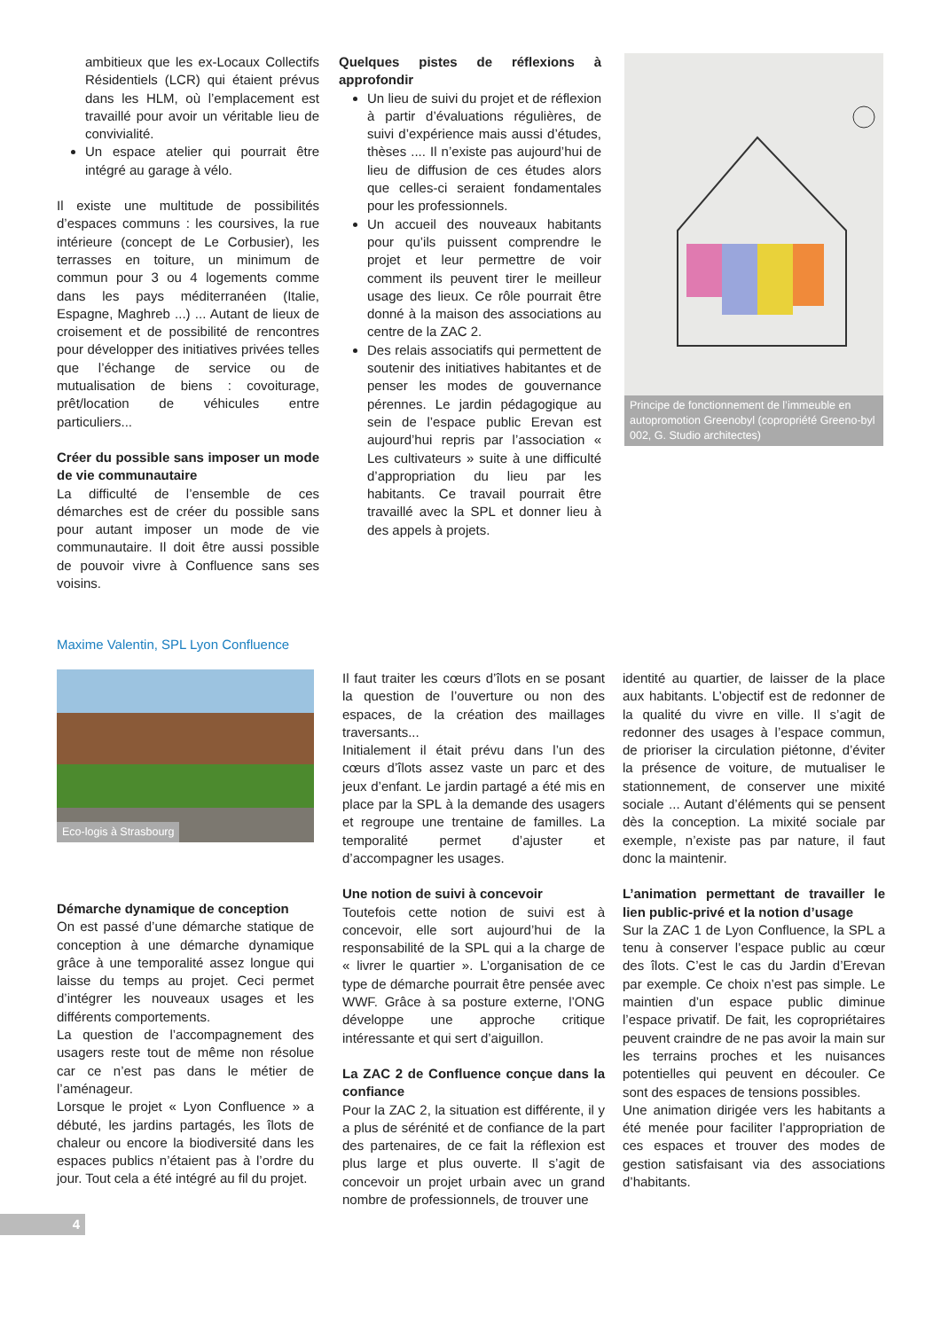ambitieux que les ex-Locaux Collectifs Résidentiels (LCR) qui étaient prévus dans les HLM, où l’emplacement est travaillé pour avoir un véritable lieu de convivialité.
Un espace atelier qui pourrait être intégré au garage à vélo.
Il existe une multitude de possibilités d’espaces communs : les coursives, la rue intérieure (concept de Le Corbusier), les terrasses en toiture, un minimum de commun pour 3 ou 4 logements comme dans les pays méditerranéen (Italie, Espagne, Maghreb ...) ... Autant de lieux de croisement et de possibilité de rencontres pour développer des initiatives privées telles que l’échange de service ou de mutualisation de biens : covoiturage, prêt/location de véhicules entre particuliers...
Créer du possible sans imposer un mode de vie communautaire
La difficulté de l’ensemble de ces démarches est de créer du possible sans pour autant imposer un mode de vie communautaire. Il doit être aussi possible de pouvoir vivre à Confluence sans ses voisins.
Quelques pistes de réflexions à approfondir
Un lieu de suivi du projet et de réflexion à partir d’évaluations régulières, de suivi d’expérience mais aussi d’études, thèses .... Il n’existe pas aujourd’hui de lieu de diffusion de ces études alors que celles-ci seraient fondamentales pour les professionnels.
Un accueil des nouveaux habitants pour qu’ils puissent comprendre le projet et leur permettre de voir comment ils peuvent tirer le meilleur usage des lieux. Ce rôle pourrait être donné à la maison des associations au centre de la ZAC 2.
Des relais associatifs qui permettent de soutenir des initiatives habitantes et de penser les modes de gouvernance pérennes. Le jardin pédagogique au sein de l’espace public Erevan est aujourd’hui repris par l’association « Les cultivateurs » suite à une difficulté d’appropriation du lieu par les habitants. Ce travail pourrait être travaillé avec la SPL et donner lieu à des appels à projets.
Principe de fonctionnement de l’immeuble en autopromotion Greenobyl (copropriété Greeno-byl 002, G. Studio architectes)
Maxime Valentin, SPL Lyon Confluence
Eco-logis à Strasbourg
Démarche dynamique de conception
On est passé d’une démarche statique de conception à une démarche dynamique grâce à une temporalité assez longue qui laisse du temps au projet. Ceci permet d’intégrer les nouveaux usages et les différents comportements.
La question de l’accompagnement des usagers reste tout de même non résolue car ce n’est pas dans le métier de l’aménageur.
Lorsque le projet « Lyon Confluence » a débuté, les jardins partagés, les îlots de chaleur ou encore la biodiversité dans les espaces publics n’étaient pas à l’ordre du jour. Tout cela a été intégré au fil du projet.
Il faut traiter les cœurs d’îlots en se posant la question de l’ouverture ou non des espaces, de la création des maillages traversants...
Initialement il était prévu dans l’un des cœurs d’îlots assez vaste un parc et des jeux d’enfant. Le jardin partagé a été mis en place par la SPL à la demande des usagers et regroupe une trentaine de familles. La temporalité permet d’ajuster et d’accompagner les usages.
Une notion de suivi à concevoir
Toutefois cette notion de suivi est à concevoir, elle sort aujourd’hui de la responsabilité de la SPL qui a la charge de « livrer le quartier ». L’organisation de ce type de démarche pourrait être pensée avec WWF. Grâce à sa posture externe, l’ONG développe une approche critique intéressante et qui sert d’aiguillon.
La ZAC 2 de Confluence conçue dans la confiance
Pour la ZAC 2, la situation est différente, il y a plus de sérénité et de confiance de la part des partenaires, de ce fait la réflexion est plus large et plus ouverte. Il s’agit de concevoir un projet urbain avec un grand nombre de professionnels, de trouver une
identité au quartier, de laisser de la place aux habitants. L’objectif est de redonner de la qualité du vivre en ville. Il s’agit de redonner des usages à l’espace commun, de prioriser la circulation piétonne, d’éviter la présence de voiture, de mutualiser le stationnement, de conserver une mixité sociale ... Autant d’éléments qui se pensent dès la conception. La mixité sociale par exemple, n’existe pas par nature, il faut donc la maintenir.
L’animation permettant de travailler le lien public-privé et la notion d’usage
Sur la ZAC 1 de Lyon Confluence, la SPL a tenu à conserver l’espace public au cœur des îlots. C’est le cas du Jardin d’Erevan par exemple. Ce choix n’est pas simple. Le maintien d’un espace public diminue l’espace privatif. De fait, les copropriétaires peuvent craindre de ne pas avoir la main sur les terrains proches et les nuisances potentielles qui peuvent en découler. Ce sont des espaces de tensions possibles.
Une animation dirigée vers les habitants a été menée pour faciliter l’appropriation de ces espaces et trouver des modes de gestion satisfaisant via des associations d’habitants.
4